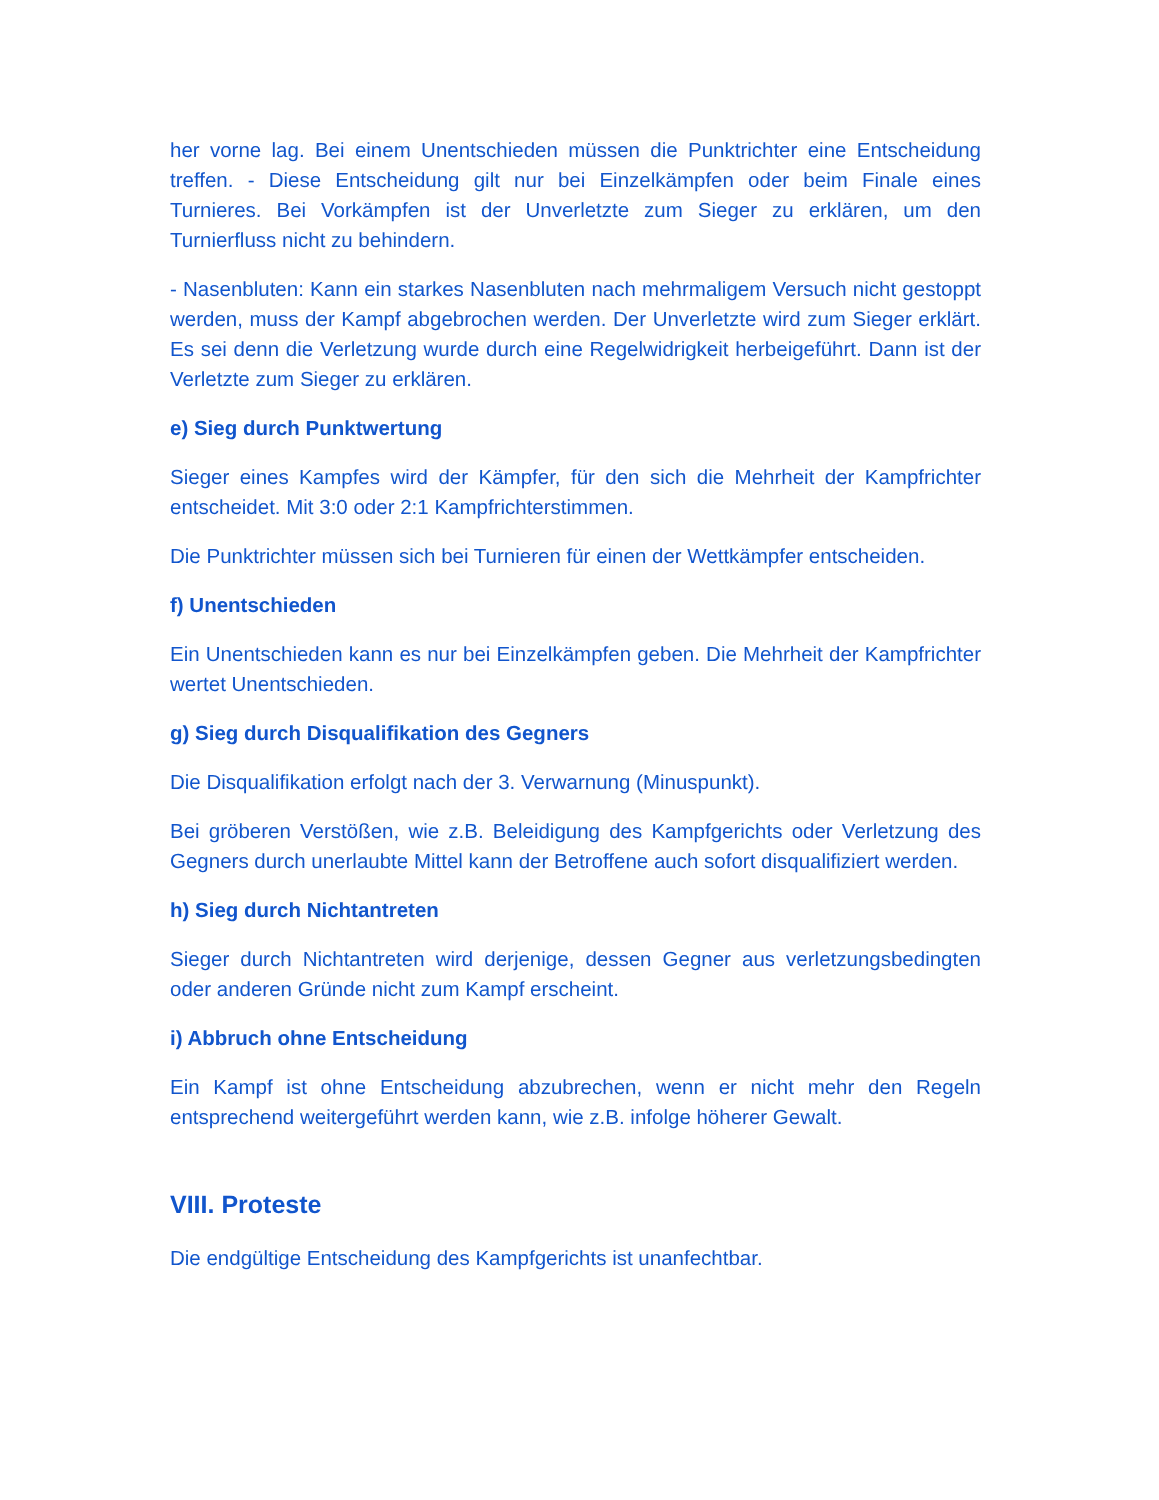her vorne lag. Bei einem Unentschieden müssen die Punktrichter eine Entscheidung treffen. - Diese Entscheidung gilt nur bei Einzelkämpfen oder beim Finale eines Turnieres. Bei Vorkämpfen ist der Unverletzte zum Sieger zu erklären, um den Turnierfluss nicht zu behindern.
- Nasenbluten: Kann ein starkes Nasenbluten nach mehrmaligem Versuch nicht gestoppt werden, muss der Kampf abgebrochen werden. Der Unverletzte wird zum Sieger erklärt. Es sei denn die Verletzung wurde durch eine Regelwidrigkeit herbeigeführt. Dann ist der Verletzte zum Sieger zu erklären.
e) Sieg durch Punktwertung
Sieger eines Kampfes wird der Kämpfer, für den sich die Mehrheit der Kampfrichter entscheidet. Mit 3:0 oder 2:1 Kampfrichterstimmen.
Die Punktrichter müssen sich bei Turnieren für einen der Wettkämpfer entscheiden.
f) Unentschieden
Ein Unentschieden kann es nur bei Einzelkämpfen geben. Die Mehrheit der Kampfrichter wertet Unentschieden.
g) Sieg durch Disqualifikation des Gegners
Die Disqualifikation erfolgt nach der 3. Verwarnung (Minuspunkt).
Bei gröberen Verstößen, wie z.B. Beleidigung des Kampfgerichts oder Verletzung des Gegners durch unerlaubte Mittel kann der Betroffene auch sofort disqualifiziert werden.
h) Sieg durch Nichtantreten
Sieger durch Nichtantreten wird derjenige, dessen Gegner aus verletzungsbedingten oder anderen Gründe nicht zum Kampf erscheint.
i) Abbruch ohne Entscheidung
Ein Kampf ist ohne Entscheidung abzubrechen, wenn er nicht mehr den Regeln entsprechend weitergeführt werden kann, wie z.B. infolge höherer Gewalt.
VIII. Proteste
Die endgültige Entscheidung des Kampfgerichts ist unanfechtbar.